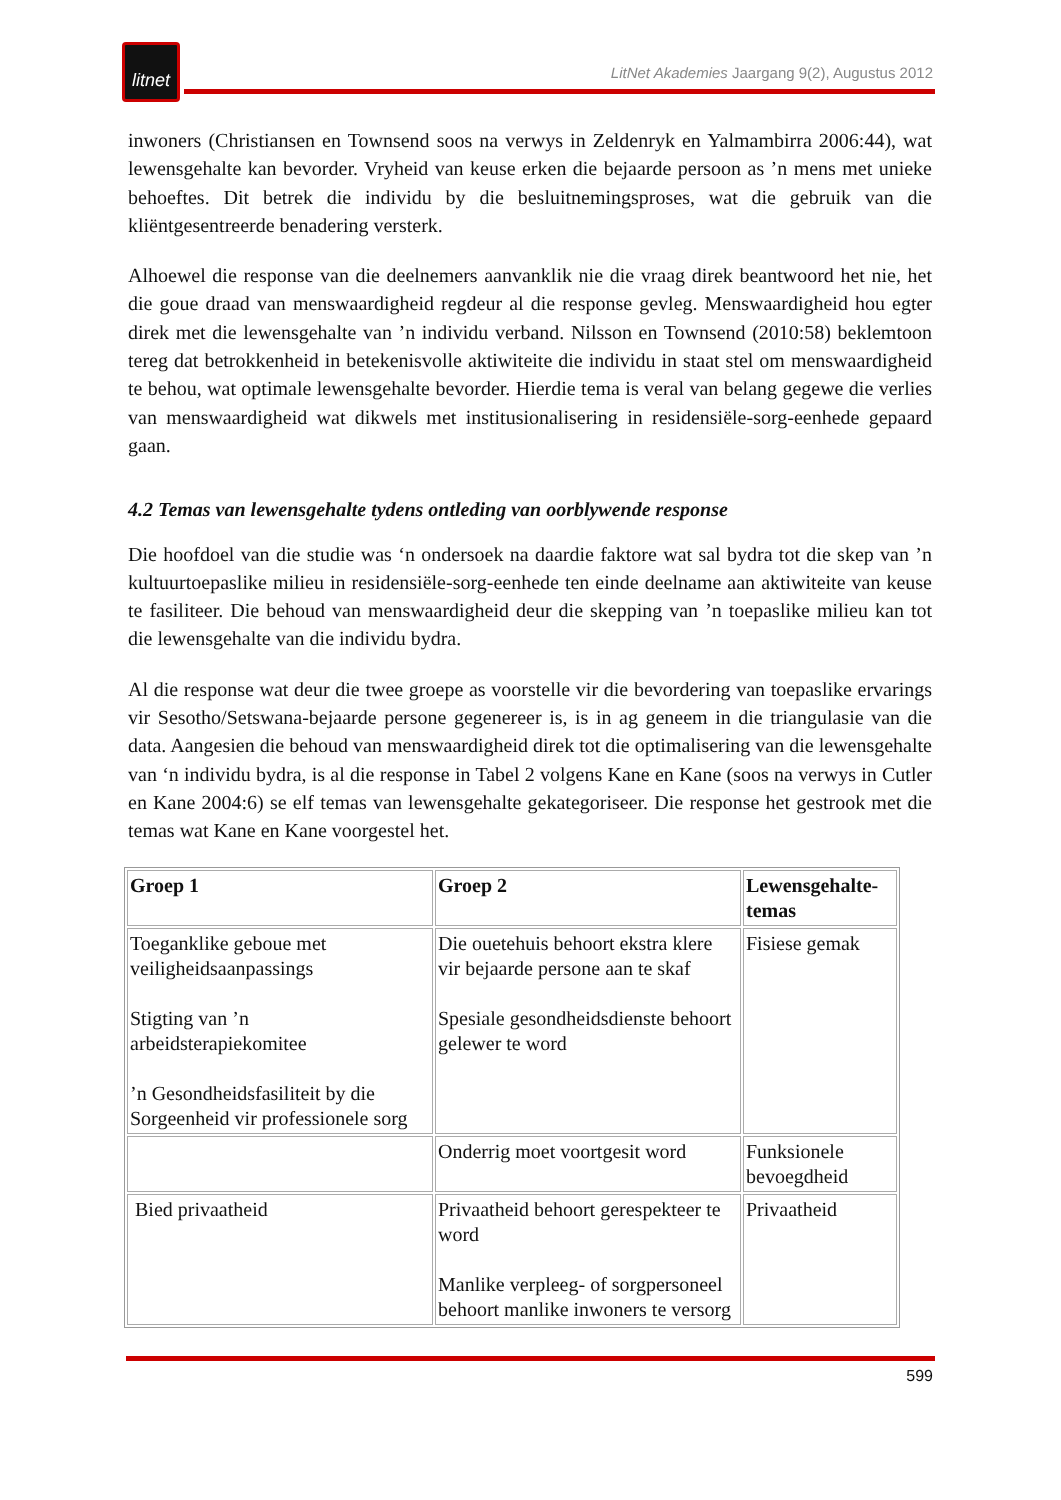litnet
LitNet Akademies Jaargang 9(2), Augustus 2012
inwoners (Christiansen en Townsend soos na verwys in Zeldenryk en Yalmambirra 2006:44), wat lewensgehalte kan bevorder. Vryheid van keuse erken die bejaarde persoon as ’n mens met unieke behoeftes. Dit betrek die individu by die besluitnemingsproses, wat die gebruik van die kliëntgesentreerde benadering versterk.
Alhoewel die response van die deelnemers aanvanklik nie die vraag direk beantwoord het nie, het die goue draad van menswaardigheid regdeur al die response gevleg. Menswaardigheid hou egter direk met die lewensgehalte van ’n individu verband. Nilsson en Townsend (2010:58) beklemtoon tereg dat betrokkenheid in betekenisvolle aktiwiteite die individu in staat stel om menswaardigheid te behou, wat optimale lewensgehalte bevorder. Hierdie tema is veral van belang gegewe die verlies van menswaardigheid wat dikwels met institusionalisering in residensiële-sorg-eenhede gepaard gaan.
4.2 Temas van lewensgehalte tydens ontleding van oorblywende response
Die hoofdoel van die studie was ‘n ondersoek na daardie faktore wat sal bydra tot die skep van ’n kultuurtoepaslike milieu in residensiële-sorg-eenhede ten einde deelname aan aktiwiteite van keuse te fasiliteer. Die behoud van menswaardigheid deur die skepping van ’n toepaslike milieu kan tot die lewensgehalte van die individu bydra.
Al die response wat deur die twee groepe as voorstelle vir die bevordering van toepaslike ervarings vir Sesotho/Setswana-bejaarde persone gegenereer is, is in ag geneem in die triangulasie van die data. Aangesien die behoud van menswaardigheid direk tot die optimalisering van die lewensgehalte van ‘n individu bydra, is al die response in Tabel 2 volgens Kane en Kane (soos na verwys in Cutler en Kane 2004:6) se elf temas van lewensgehalte gekategoriseer. Die response het gestrook met die temas wat Kane en Kane voorgestel het.
| Groep 1 | Groep 2 | Lewensgehalte-temas |
| --- | --- | --- |
| Toeganklike geboue met veiligheidsaanpassings Stigting van ’n arbeidsterapiekomitee ’n Gesondheidsfasiliteit by die Sorgeenheid vir professionele sorg | Die ouetehuis behoort ekstra klere vir bejaarde persone aan te skaf Spesiale gesondheidsdienste behoort gelewer te word | Fisiese gemak |
| | Onderrig moet voortgesit word | Funksionele bevoegdheid |
| Bied privaatheid | Privaatheid behoort gerespekteer te word Manlike verpleeg- of sorgpersoneel behoort manlike inwoners te versorg | Privaatheid |
599